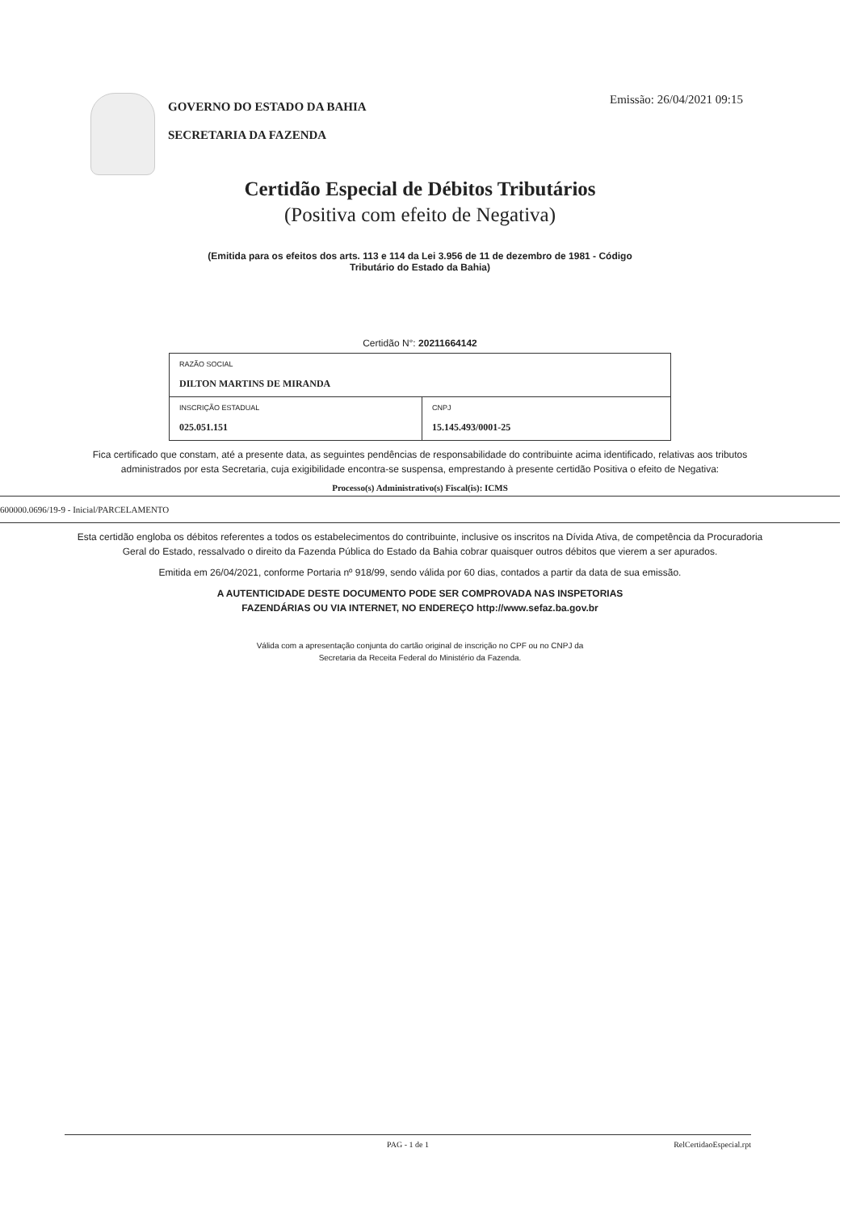GOVERNO DO ESTADO DA BAHIA
SECRETARIA DA FAZENDA
Emissão: 26/04/2021 09:15
Certidão Especial de Débitos Tributários
(Positiva com efeito de Negativa)
(Emitida para os efeitos dos arts. 113 e 114 da Lei 3.956 de 11 de dezembro de 1981 - Código
Tributário do Estado da Bahia)
Certidão N°: 20211664142
| RAZÃO SOCIAL DILTON MARTINS DE MIRANDA | |
| INSCRIÇÃO ESTADUAL 025.051.151 | CNPJ 15.145.493/0001-25 |
Fica certificado que constam, até a presente data, as seguintes pendências de responsabilidade do contribuinte acima identificado, relativas aos tributos administrados por esta Secretaria, cuja exigibilidade encontra-se suspensa, emprestando à presente certidão Positiva o efeito de Negativa:
Processo(s) Administrativo(s) Fiscal(is): ICMS
600000.0696/19-9 - Inicial/PARCELAMENTO
Esta certidão engloba os débitos referentes a todos os estabelecimentos do contribuinte, inclusive os inscritos na Dívida Ativa, de competência da Procuradoria Geral do Estado, ressalvado o direito da Fazenda Pública do Estado da Bahia cobrar quaisquer outros débitos que vierem a ser apurados.
Emitida em 26/04/2021, conforme Portaria nº 918/99, sendo válida por 60 dias, contados a partir da data de sua emissão.
A AUTENTICIDADE DESTE DOCUMENTO PODE SER COMPROVADA NAS INSPETORIAS
FAZENDÁRIAS OU VIA INTERNET, NO ENDEREÇO http://www.sefaz.ba.gov.br
Válida com a apresentação conjunta do cartão original de inscrição no CPF ou no CNPJ da
Secretaria da Receita Federal do Ministério da Fazenda.
PAG - 1 de 1 RelCertidaoEspecial.rpt